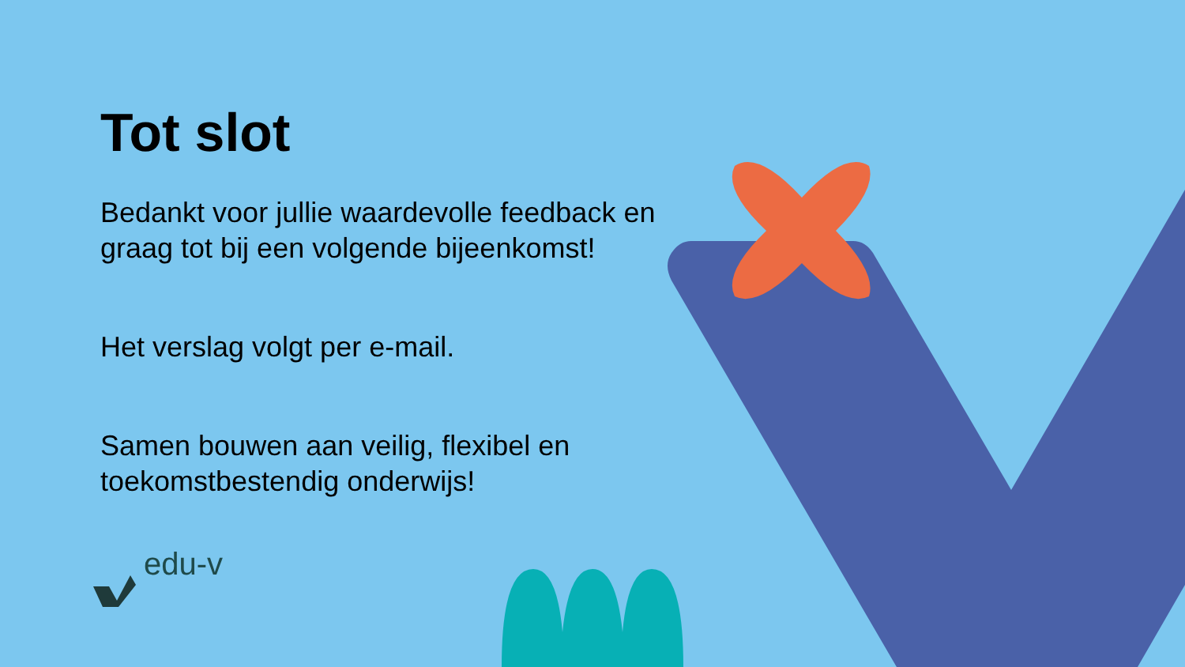Tot slot
Bedankt voor jullie waardevolle feedback en graag tot bij een volgende bijeenkomst!
Het verslag volgt per e-mail.
Samen bouwen aan veilig, flexibel en toekomstbestendig onderwijs!
edu-v